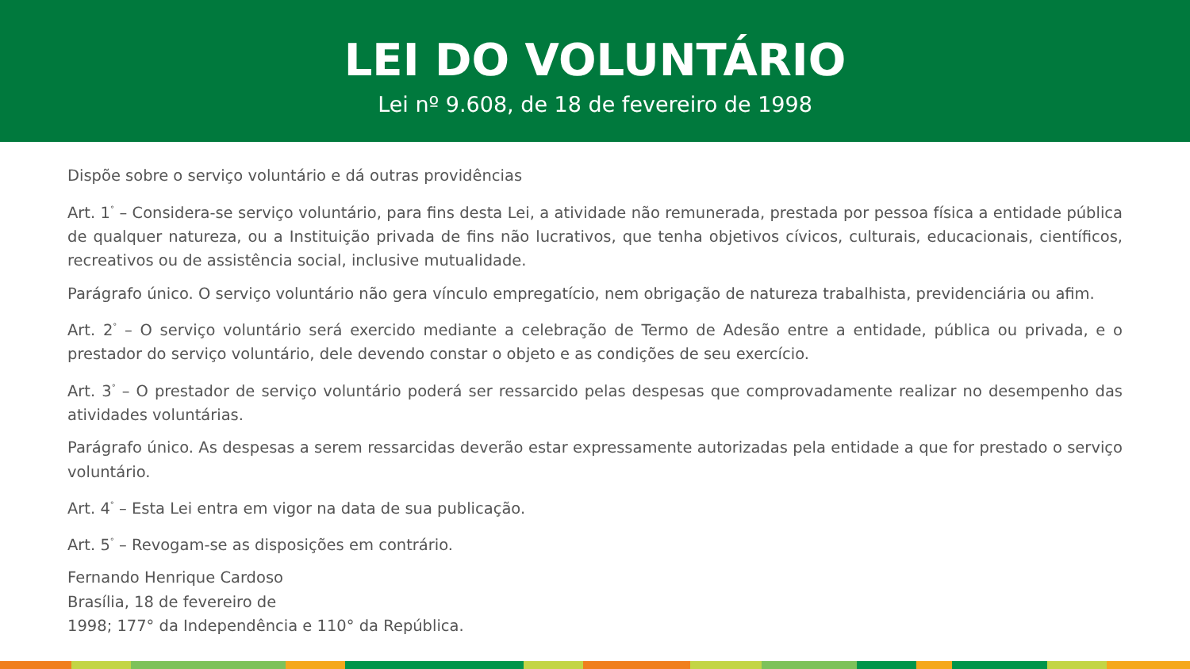LEI DO VOLUNTÁRIO
Lei nº 9.608, de 18 de fevereiro de 1998
Dispõe sobre o serviço voluntário e dá outras providências
Art. 1<sup>°</sup> – Considera-se serviço voluntário, para fins desta Lei, a atividade não remunerada, prestada por pessoa física a entidade pública de qualquer natureza, ou a Instituição privada de fins não lucrativos, que tenha objetivos cívicos, culturais, educacionais, científicos, recreativos ou de assistência social, inclusive mutualidade.
Parágrafo único. O serviço voluntário não gera vínculo empregatício, nem obrigação de natureza trabalhista, previdenciária ou afim.
Art. 2<sup>°</sup> – O serviço voluntário será exercido mediante a celebração de Termo de Adesão entre a entidade, pública ou privada, e o prestador do serviço voluntário, dele devendo constar o objeto e as condições de seu exercício.
Art. 3<sup>°</sup> – O prestador de serviço voluntário poderá ser ressarcido pelas despesas que comprovadamente realizar no desempenho das atividades voluntárias.
Parágrafo único. As despesas a serem ressarcidas deverão estar expressamente autorizadas pela entidade a que for prestado o serviço voluntário.
Art. 4<sup>°</sup> – Esta Lei entra em vigor na data de sua publicação.
Art. 5<sup>°</sup> – Revogam-se as disposições em contrário.
Fernando Henrique Cardoso
Brasília, 18 de fevereiro de
1998; 177° da Independência e 110° da República.